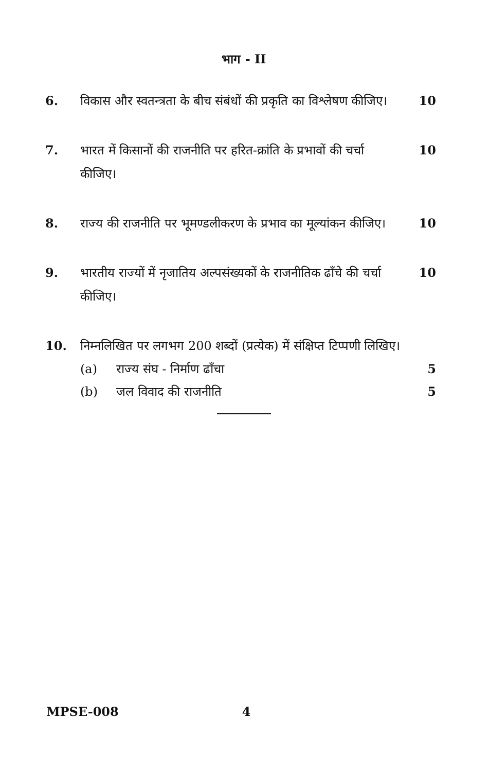भाग - II
6. विकास और स्वतन्त्रता के बीच संबंधों की प्रकृति का विश्लेषण कीजिए।
10
7. भारत में किसानों की राजनीति पर हरित-क्रांति के प्रभावों की चर्चा कीजिए।
10
8. राज्य की राजनीति पर भूमण्डलीकरण के प्रभाव का मूल्यांकन कीजिए।
10
9. भारतीय राज्यों में नृजातिय अल्पसंख्यकों के राजनीतिक ढाँचे की चर्चा कीजिए।
10
10. निम्नलिखित पर लगभग 200 शब्दों (प्रत्येक) में संक्षिप्त टिप्पणी लिखिए।
(a) राज्य संघ - निर्माण ढाँचा 5
(b) जल विवाद की राजनीति 5
MPSE-008 4